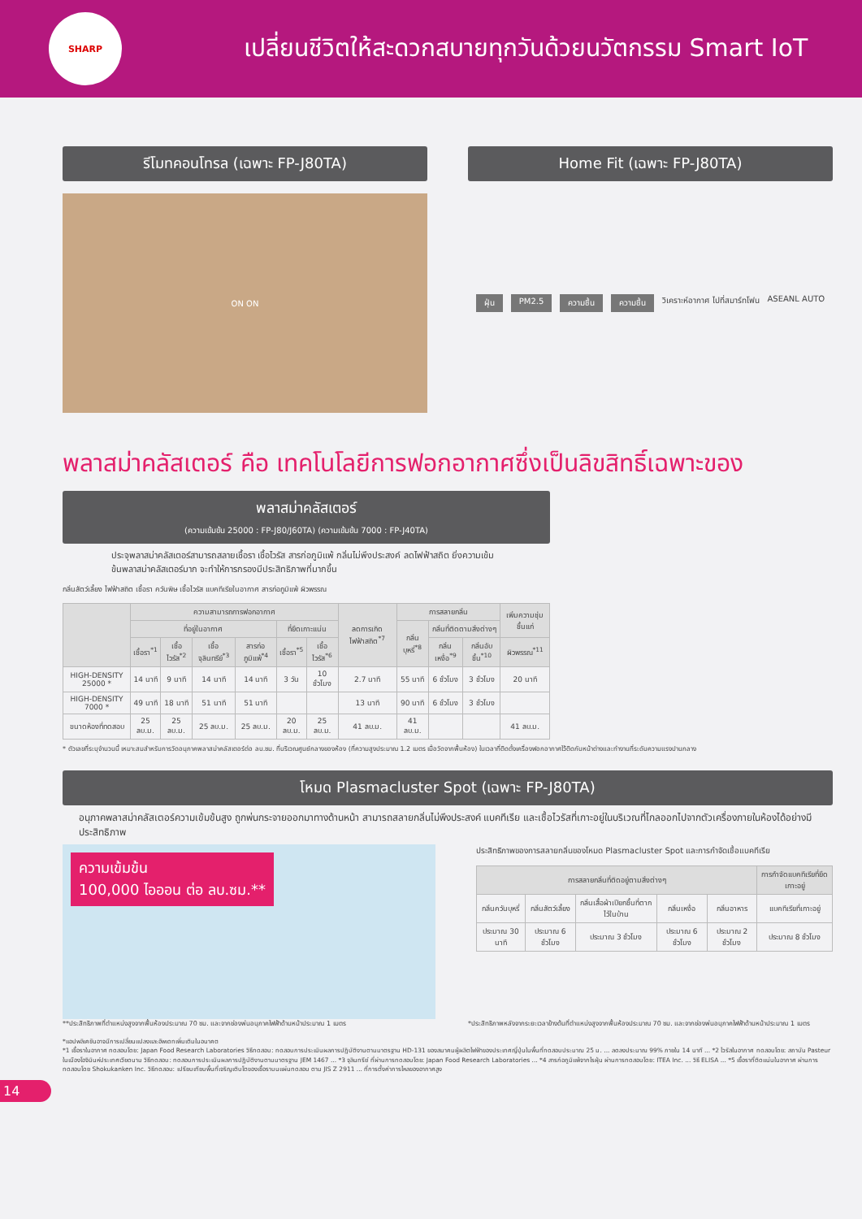SHARP
เปลี่ยนชีวิตให้สะดวกสบายทุกวันด้วยนวัตกรรม Smart IoT
รีโมทคอนโทรล (เฉพาะ FP-J80TA)
ON ON
Home Fit (เฉพาะ FP-J80TA)
ฝุ่น PM2.5 ความชื้น ความชื้น
วิเคราะห์อากาศ ไปที่สมาร์ทโฟน
ASEANL AUTO
พลาสม่าคลัสเตอร์ คือ เทคโนโลยีการฟอกอากาศซึ่งเป็นลิขสิทธิ์เฉพาะของ
พลาสม่าคลัสเตอร์
(ความเข้มข้น 25000 : FP-J80/J60TA) (ความเข้มข้น 7000 : FP-J40TA)
ประจุพลาสม่าคลัสเตอร์สามารถสลายเชื้อรา เชื้อไวรัส สารก่อภูมิแพ้ กลิ่นไม่พึงประสงค์ ลดไฟฟ้าสถิต ยิ่งความเข้มข้นพลาสม่าคลัสเตอร์มาก จะทำให้การกรองมีประสิทธิภาพที่มากขึ้น
กลิ่นสัตว์เลี้ยง ไฟฟ้าสถิต เชื้อรา ควันพิษ เชื้อไวรัส แบคทีเรียในอากาศ สารก่อภูมิแพ้ ผิวพรรณ
| | ความสามารถการฟอกอากาศ | | | | | | ลดการเกิดไฟฟ้าสถิต<sup>*7</sup> | การสลายกลิ่น | | | เพิ่มความชุ่มชื้นแก่ |
| --- | --- | --- | --- | --- | --- | --- | --- | --- | --- | --- | --- |
| | ที่อยู่ในอากาศ | | | | ที่ยึดเกาะแน่น | | | กลิ่นบุหรี่<sup>*8</sup> | กลิ่นที่ติดตามสิ่งต่างๆ | | |
| | เชื้อรา<sup>*1</sup> | เชื้อไวรัส<sup>*2</sup> | เชื้อจุลินทรีย์<sup>*3</sup> | สารก่อภูมิแพ้<sup>*4</sup> | เชื้อรา<sup>*5</sup> | เชื้อไวรัส<sup>*6</sup> | | | กลิ่นเหงื่อ<sup>*9</sup> | กลิ่นอับชื้น<sup>*10</sup> | ผิวพรรณ<sup>*11</sup> |
| HIGH-DENSITY 25000 * | 14 นาที | 9 นาที | 14 นาที | 14 นาที | 3 วัน | 10 ชั่วโมง | 2.7 นาที | 55 นาที | 6 ชั่วโมง | 3 ชั่วโมง | 20 นาที |
| HIGH-DENSITY 7000 * | 49 นาที | 18 นาที | 51 นาที | 51 นาที | | | 13 นาที | 90 นาที | 6 ชั่วโมง | 3 ชั่วโมง | |
| ขนาดห้องที่ทดสอบ | 25 ลบ.ม. | 25 ลบ.ม. | 25 ลบ.ม. | 25 ลบ.ม. | 20 ลบ.ม. | 25 ลบ.ม. | 41 ลบ.ม. | 41 ลบ.ม. | | | 41 ลบ.ม. |
* ตัวเลขที่ระบุจำนวนนี้ เหมาะสมสำหรับการวัดอนุภาคพลาสม่าคลัสเตอร์ต่อ ลบ.ซม. ที่บริเวณศูนย์กลางของห้อง (ที่ความสูงประมาณ 1.2 เมตร เมื่อวัดจากพื้นห้อง) ในเวลาที่ติดตั้งเครื่องฟอกอากาศไว้ติดกับหน้าต่างและทำงานที่ระดับความแรงปานกลาง
โหมด Plasmacluster Spot (เฉพาะ FP-J80TA)
อนุภาคพลาสม่าคลัสเตอร์ความเข้มข้นสูง ถูกพ่นกระจายออกมาทางด้านหน้า สามารถสลายกลิ่นไม่พึงประสงค์ แบคทีเรีย และเชื้อไวรัสที่เกาะอยู่ในบริเวณที่ไกลออกไปจากตัวเครื่องภายในห้องได้อย่างมีประสิทธิภาพ
ความเข้มข้น
100,000 ไอออน ต่อ ลบ.ซม.**
ประสิทธิภาพของการสลายกลิ่นของโหมด Plasmacluster Spot และการกำจัดเชื้อแบคทีเรีย
| การสลายกลิ่นที่ติดอยู่ตามสิ่งต่างๆ | | | | | การกำจัดแบคทีเรียที่ยึดเกาะอยู่ |
| --- | --- | --- | --- | --- | --- |
| กลิ่นควันบุหรี่ | กลิ่นสัตว์เลี้ยง | กลิ่นเสื้อผ้าเปียกชื้นที่ตากไว้ในบ้าน | กลิ่นเหงื่อ | กลิ่นอาหาร | แบคทีเรียที่เกาะอยู่ |
| ประมาณ 30 นาที | ประมาณ 6 ชั่วโมง | ประมาณ 3 ชั่วโมง | ประมาณ 6 ชั่วโมง | ประมาณ 2 ชั่วโมง | ประมาณ 8 ชั่วโมง |
**ประสิทธิภาพที่ตำแหน่งสูงจากพื้นห้องประมาณ 70 ซม. และจากช่องพ่นอนุภาคไฟฟ้าด้านหน้าประมาณ 1 เมตร
*ประสิทธิภาพหลังจากระยะเวลาข้างต้นที่ตำแหน่งสูงจากพื้นห้องประมาณ 70 ซม. และจากช่องพ่นอนุภาคไฟฟ้าด้านหน้าประมาณ 1 เมตร
*แอปพลิเคชันอาจมีการเปลี่ยนแปลงและอัพเดทเพิ่มเติมในอนาคต
*1 เชื้อราในอากาศ ทดสอบโดย: Japan Food Research Laboratories วิธีทดสอบ: ทดสอบการประเมินผลการปฏิบัติงานตามมาตรฐาน HD-131 ของสมาคมผู้ผลิตไฟฟ้าของประเทศญี่ปุ่นในพื้นที่ทดสอบประมาณ 25 ม. ... ลดลงประมาณ 99% ภายใน 14 นาที ... *2 ไวรัสในอากาศ ทดสอบโดย: สถาบัน Pasteur ในเมืองโฮจิมินห์ประเทศเวียดนาม วิธีทดสอบ: ทดสอบการประเมินผลการปฏิบัติงานตามมาตรฐาน JEM 1467 ... *3 จุลินทรีย์ ที่ผ่านการทดสอบโดย: Japan Food Research Laboratories ... *4 สารก่อภูมิแพ้จากไรฝุ่น ผ่านการทดสอบโดย: ITEA Inc. ... วิธี ELISA ... *5 เชื้อราที่ติดแน่นในอากาศ ผ่านการทดสอบโดย Shokukanken Inc. วิธีทดสอบ: เปรียบเทียบพื้นที่เจริญเติบโตของเชื้อราบนแผ่นทดสอบ ตาม JIS Z 2911 ... ที่การตั้งค่าการไหลของอากาศสูง
14